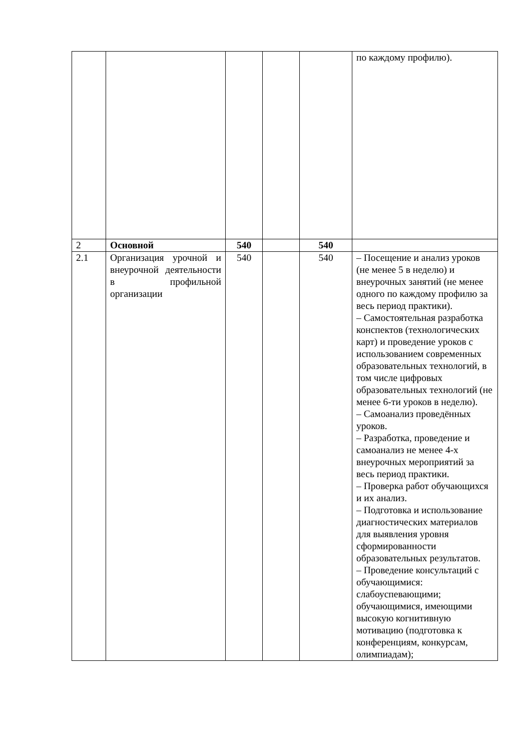| | | | | | по каждому профилю). |
| 2 | Основной | 540 | | 540 | |
| 2.1 | Организация урочной и внеурочной деятельности в профильной организации | 540 | | 540 | – Посещение и анализ уроков (не менее 5 в неделю) и внеурочных занятий (не менее одного по каждому профилю за весь период практики). – Самостоятельная разработка конспектов (технологических карт) и проведение уроков с использованием современных образовательных технологий, в том числе цифровых образовательных технологий (не менее 6-ти уроков в неделю). – Самоанализ проведённых уроков. – Разработка, проведение и самоанализ не менее 4-х внеурочных мероприятий за весь период практики. – Проверка работ обучающихся и их анализ. – Подготовка и использование диагностических материалов для выявления уровня сформированности образовательных результатов. – Проведение консультаций с обучающимися: слабоуспевающими; обучающимися, имеющими высокую когнитивную мотивацию (подготовка к конференциям, конкурсам, олимпиадам); |